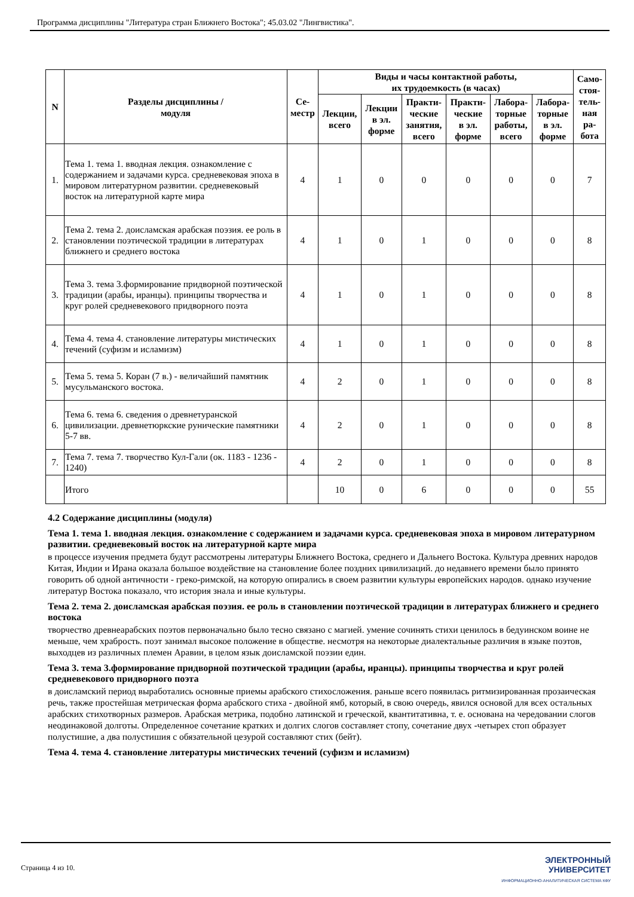Программа дисциплины "Литература стран Ближнего Востока"; 45.03.02 "Лингвистика".
| N | Разделы дисциплины / модуля | Се- местр | Виды и часы контактной работы, их трудоемкость (в часах) | | | | | | Само- стоя- тель- ная ра- бота |
| --- | --- | --- | --- | --- | --- | --- | --- | --- | --- |
| | | | Лекции, всего | Лекции в эл. форме | Практи- ческие занятия, всего | Практи- ческие в эл. форме | Лабора- торные работы, всего | Лабора- торные в эл. форме | |
| 1. | Тема 1. тема 1. вводная лекция. ознакомление с содержанием и задачами курса. средневековая эпоха в мировом литературном развитии. средневековый восток на литературной карте мира | 4 | 1 | 0 | 0 | 0 | 0 | 0 | 7 |
| 2. | Тема 2. тема 2. доисламская арабская поэзия. ее роль в становлении поэтической традиции в литературах ближнего и среднего востока | 4 | 1 | 0 | 1 | 0 | 0 | 0 | 8 |
| 3. | Тема 3. тема 3.формирование придворной поэтической традиции (арабы, иранцы). принципы творчества и круг ролей средневекового придворного поэта | 4 | 1 | 0 | 1 | 0 | 0 | 0 | 8 |
| 4. | Тема 4. тема 4. становление литературы мистических течений (суфизм и исламизм) | 4 | 1 | 0 | 1 | 0 | 0 | 0 | 8 |
| 5. | Тема 5. тема 5. Коран (7 в.) - величайший памятник мусульманского востока. | 4 | 2 | 0 | 1 | 0 | 0 | 0 | 8 |
| 6. | Тема 6. тема 6. сведения о древнетуранской цивилизации. древнетюркские рунические памятники 5-7 вв. | 4 | 2 | 0 | 1 | 0 | 0 | 0 | 8 |
| 7. | Тема 7. тема 7. творчество Кул-Гали (ок. 1183 - 1236 - 1240) | 4 | 2 | 0 | 1 | 0 | 0 | 0 | 8 |
| | Итого | | 10 | 0 | 6 | 0 | 0 | 0 | 55 |
4.2 Содержание дисциплины (модуля)
Тема 1. тема 1. вводная лекция. ознакомление с содержанием и задачами курса. средневековая эпоха в мировом литературном развитии. средневековый восток на литературной карте мира
в процессе изучения предмета будут рассмотрены литературы Ближнего Востока, среднего и Дальнего Востока. Культура древних народов Китая, Индии и Ирана оказала большое воздействие на становление более поздних цивилизаций. до недавнего времени было принято говорить об одной античности - греко-римской, на которую опирались в своем развитии культуры европейских народов. однако изучение литератур Востока показало, что история знала и иные культуры.
Тема 2. тема 2. доисламская арабская поэзия. ее роль в становлении поэтической традиции в литературах ближнего и среднего востока
творчество древнеарабских поэтов первоначально было тесно связано с магией. умение сочинять стихи ценилось в бедуинском воине не меньше, чем храбрость. поэт занимал высокое положение в обществе. несмотря на некоторые диалектальные различия в языке поэтов, выходцев из различных племен Аравии, в целом язык доисламской поэзии един.
Тема 3. тема 3.формирование придворной поэтической традиции (арабы, иранцы). принципы творчества и круг ролей средневекового придворного поэта
в доисламский период выработались основные приемы арабского стихосложения. раньше всего появилась ритмизированная прозаическая речь, также простейшая метрическая форма арабского стиха - двойной ямб, который, в свою очередь, явился основой для всех остальных арабских стихотворных размеров. Арабская метрика, подобно латинской и греческой, квантитативна, т. е. основана на чередовании слогов неодинаковой долготы. Определенное сочетание кратких и долгих слогов составляет стопу, сочетание двух -четырех стоп образует полустишие, а два полустишия с обязательной цезурой составляют стих (бейт).
Тема 4. тема 4. становление литературы мистических течений (суфизм и исламизм)
Страница 4 из 10.
ЭЛЕКТРОННЫЙ
УНИВЕРСИТЕТ
ИНФОРМАЦИОННО-АНАЛИТИЧЕСКАЯ СИСТЕМА КФУ